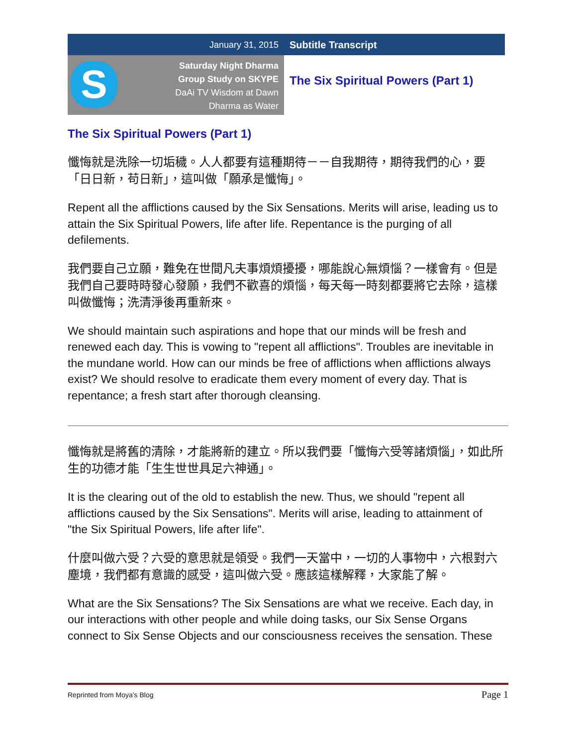January 31, 2015 Subtitle Transcript
S
Saturday Night Dharma
Group Study on SKYPE
DaAi TV Wisdom at Dawn
Dharma as Water
The Six Spiritual Powers (Part 1)
The Six Spiritual Powers (Part 1)
懺悔就是洗除一切垢穢。人人都要有這種期待－－自我期待，期待我們的心，要「日日新，苟日新」，這叫做「願承是懺悔」。
Repent all the afflictions caused by the Six Sensations. Merits will arise, leading us to attain the Six Spiritual Powers, life after life. Repentance is the purging of all defilements.
我們要自己立願，難免在世間凡夫事煩煩擾擾，哪能說心無煩惱？一樣會有。但是我們自己要時時發心發願，我們不歡喜的煩惱，每天每一時刻都要將它去除，這樣叫做懺悔；洗清淨後再重新來。
We should maintain such aspirations and hope that our minds will be fresh and renewed each day. This is vowing to "repent all afflictions". Troubles are inevitable in the mundane world. How can our minds be free of afflictions when afflictions always exist? We should resolve to eradicate them every moment of every day. That is repentance; a fresh start after thorough cleansing.
懺悔就是將舊的清除，才能將新的建立。所以我們要「懺悔六受等諸煩惱」，如此所生的功德才能「生生世世具足六神通」。
It is the clearing out of the old to establish the new. Thus, we should "repent all afflictions caused by the Six Sensations". Merits will arise, leading to attainment of "the Six Spiritual Powers, life after life".
什麼叫做六受？六受的意思就是領受。我們一天當中，一切的人事物中，六根對六塵境，我們都有意識的感受，這叫做六受。應該這樣解釋，大家能了解。
What are the Six Sensations? The Six Sensations are what we receive. Each day, in our interactions with other people and while doing tasks, our Six Sense Organs connect to Six Sense Objects and our consciousness receives the sensation. These
Reprinted from Moya’s Blog Page 1